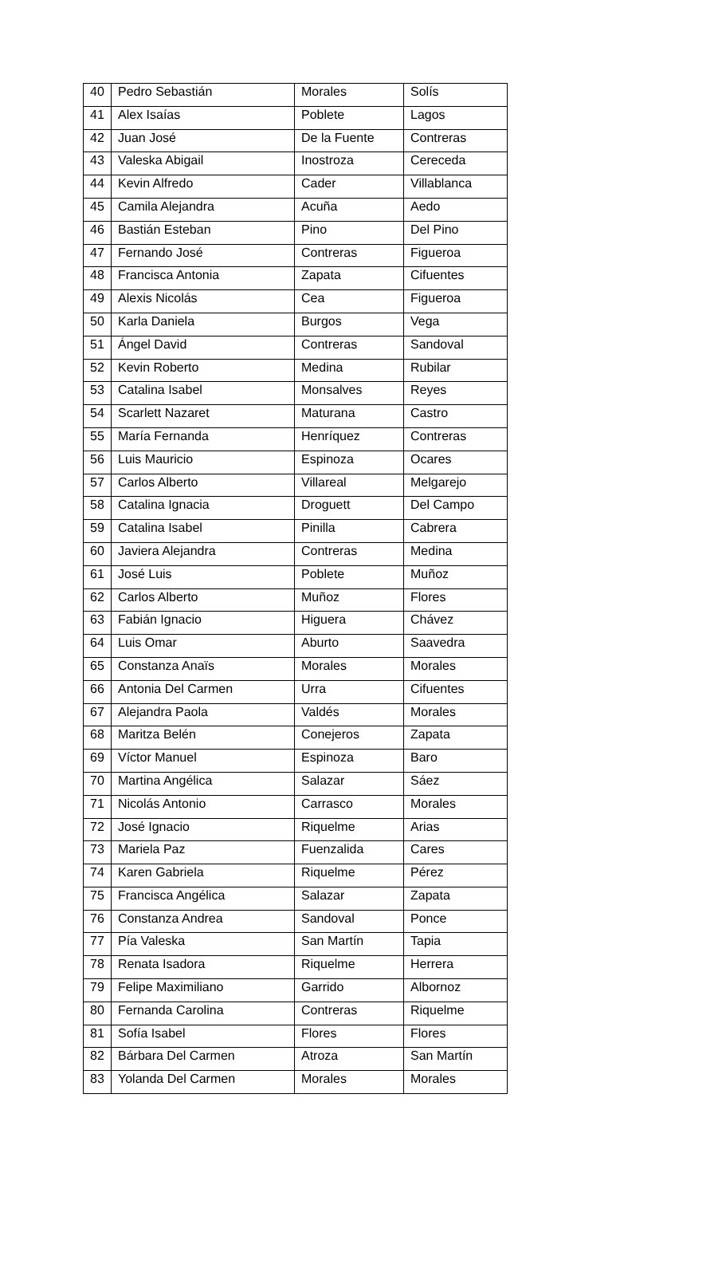| 40 | Pedro Sebastián | Morales | Solís |
| 41 | Alex Isaías | Poblete | Lagos |
| 42 | Juan José | De la Fuente | Contreras |
| 43 | Valeska Abigail | Inostroza | Cereceda |
| 44 | Kevin Alfredo | Cader | Villablanca |
| 45 | Camila Alejandra | Acuña | Aedo |
| 46 | Bastián Esteban | Pino | Del Pino |
| 47 | Fernando José | Contreras | Figueroa |
| 48 | Francisca Antonia | Zapata | Cifuentes |
| 49 | Alexis Nicolás | Cea | Figueroa |
| 50 | Karla Daniela | Burgos | Vega |
| 51 | Ángel David | Contreras | Sandoval |
| 52 | Kevin Roberto | Medina | Rubilar |
| 53 | Catalina Isabel | Monsalves | Reyes |
| 54 | Scarlett Nazaret | Maturana | Castro |
| 55 | María Fernanda | Henríquez | Contreras |
| 56 | Luis Mauricio | Espinoza | Ocares |
| 57 | Carlos Alberto | Villareal | Melgarejo |
| 58 | Catalina Ignacia | Droguett | Del Campo |
| 59 | Catalina Isabel | Pinilla | Cabrera |
| 60 | Javiera Alejandra | Contreras | Medina |
| 61 | José Luis | Poblete | Muñoz |
| 62 | Carlos Alberto | Muñoz | Flores |
| 63 | Fabián Ignacio | Higuera | Chávez |
| 64 | Luis Omar | Aburto | Saavedra |
| 65 | Constanza Anaïs | Morales | Morales |
| 66 | Antonia Del Carmen | Urra | Cifuentes |
| 67 | Alejandra Paola | Valdés | Morales |
| 68 | Maritza Belén | Conejeros | Zapata |
| 69 | Víctor Manuel | Espinoza | Baro |
| 70 | Martina Angélica | Salazar | Sáez |
| 71 | Nicolás Antonio | Carrasco | Morales |
| 72 | José Ignacio | Riquelme | Arias |
| 73 | Mariela Paz | Fuenzalida | Cares |
| 74 | Karen Gabriela | Riquelme | Pérez |
| 75 | Francisca Angélica | Salazar | Zapata |
| 76 | Constanza Andrea | Sandoval | Ponce |
| 77 | Pía Valeska | San Martín | Tapia |
| 78 | Renata Isadora | Riquelme | Herrera |
| 79 | Felipe Maximiliano | Garrido | Albornoz |
| 80 | Fernanda Carolina | Contreras | Riquelme |
| 81 | Sofía Isabel | Flores | Flores |
| 82 | Bárbara Del Carmen | Atroza | San Martín |
| 83 | Yolanda Del Carmen | Morales | Morales |